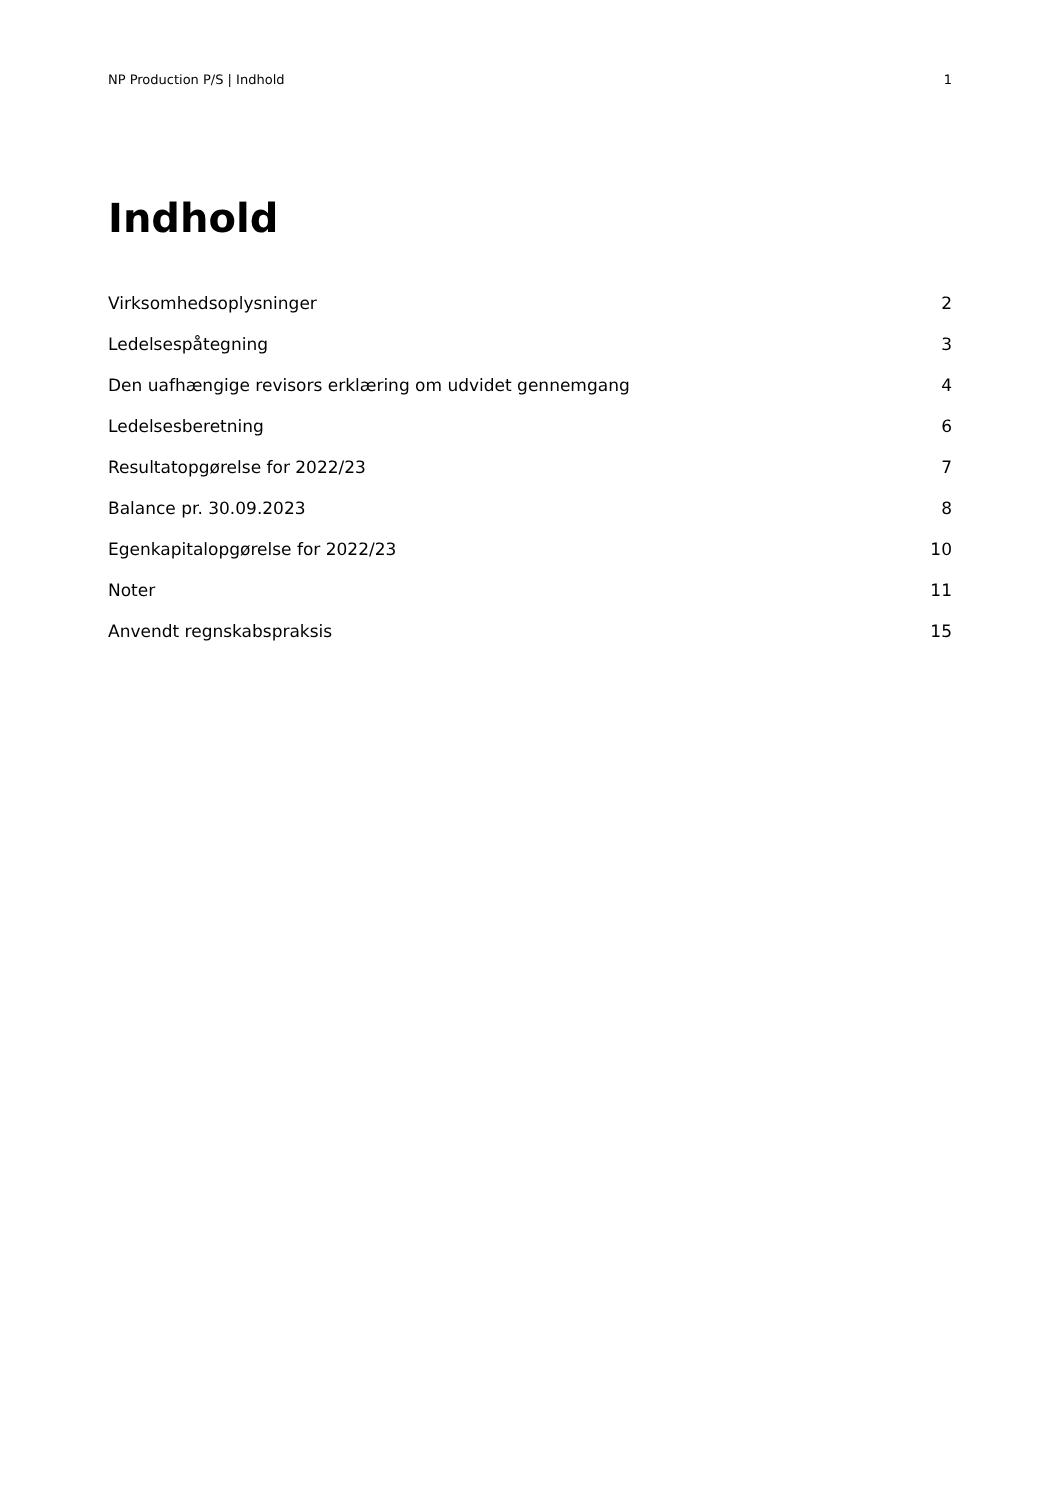NP Production P/S | Indhold 1
Indhold
Virksomhedsoplysninger 2
Ledelsespåtegning 3
Den uafhængige revisors erklæring om udvidet gennemgang 4
Ledelsesberetning 6
Resultatopgørelse for 2022/23 7
Balance pr. 30.09.2023 8
Egenkapitalopgørelse for 2022/23 10
Noter 11
Anvendt regnskabspraksis 15